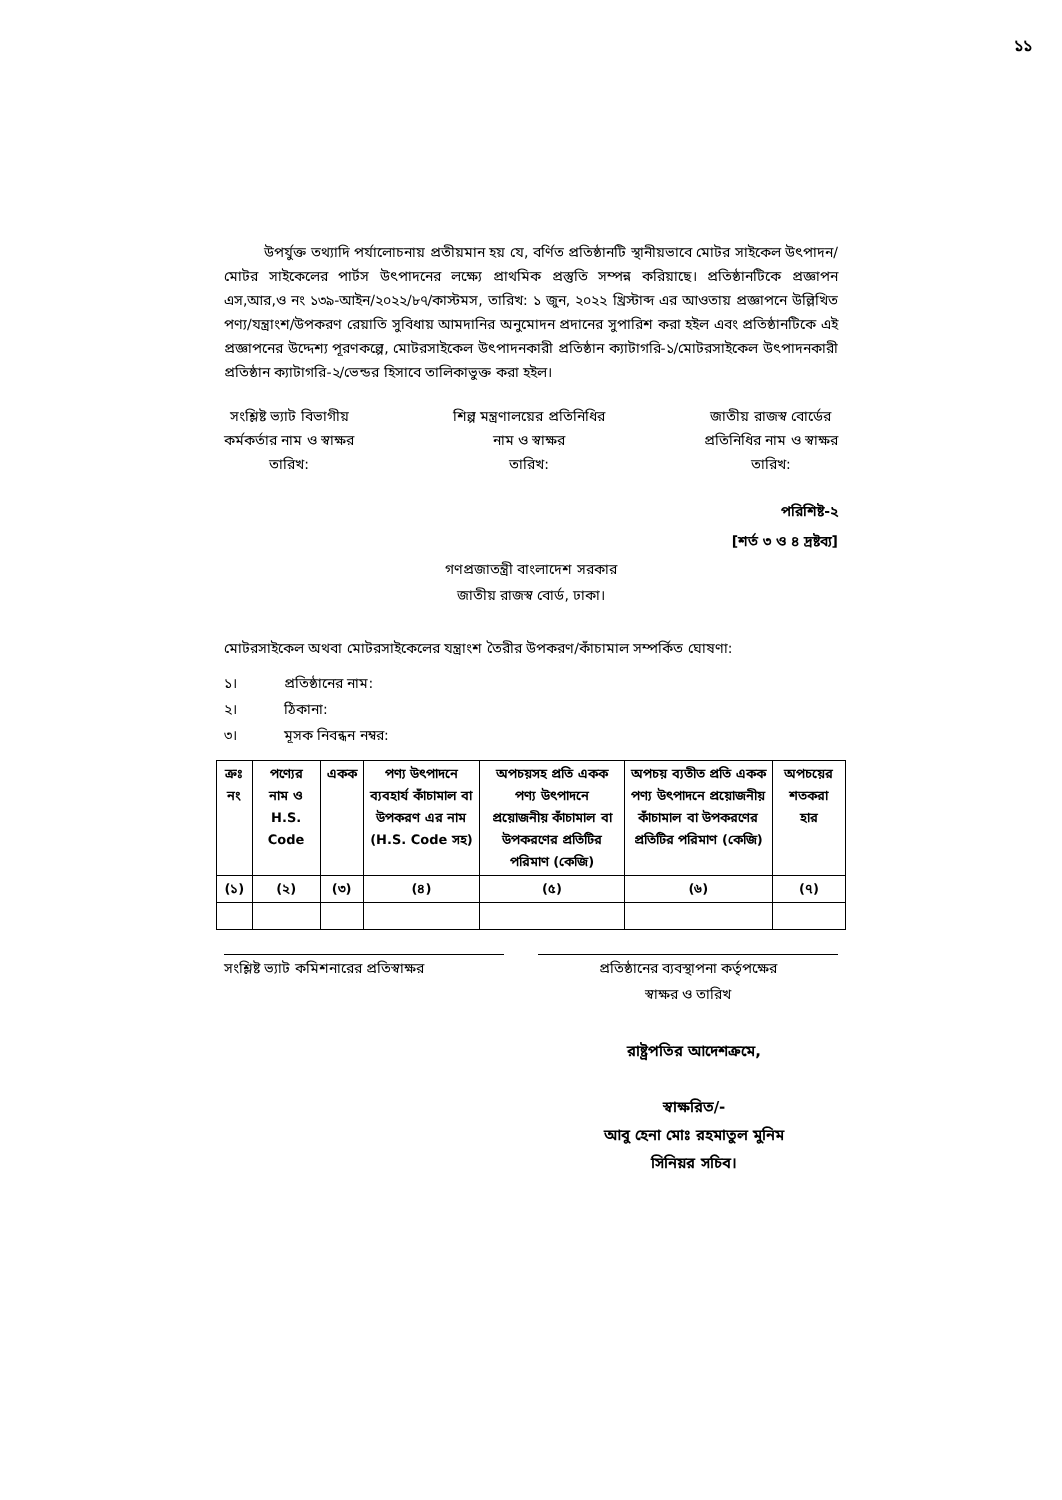১১
উপর্যুক্ত তথ্যাদি পর্যালোচনায় প্রতীয়মান হয় যে, বর্ণিত প্রতিষ্ঠানটি স্থানীয়ভাবে মোটর সাইকেল উৎপাদন/মোটর সাইকেলের পার্টস উৎপাদনের লক্ষ্যে প্রাথমিক প্রস্তুতি সম্পন্ন করিয়াছে। প্রতিষ্ঠানটিকে প্রজ্ঞাপন এস,আর,ও নং ১৩৯-আইন/২০২২/৮৭/কাস্টমস, তারিখ: ১ জুন, ২০২২ খ্রিস্টাব্দ এর আওতায় প্রজ্ঞাপনে উল্লিখিত পণ্য/যন্ত্রাংশ/উপকরণ রেয়াতি সুবিধায় আমদানির অনুমোদন প্রদানের সুপারিশ করা হইল এবং প্রতিষ্ঠানটিকে এই প্রজ্ঞাপনের উদ্দেশ্য পূরণকল্পে, মোটরসাইকেল উৎপাদনকারী প্রতিষ্ঠান ক্যাটাগরি-১/মোটরসাইকেল উৎপাদনকারী প্রতিষ্ঠান ক্যাটাগরি-২/ভেন্ডর হিসাবে তালিকাভুক্ত করা হইল।
সংশ্লিষ্ট ভ্যাট বিভাগীয়
কর্মকর্তার নাম ও স্বাক্ষর
তারিখ:
শিল্প মন্ত্রণালয়ের প্রতিনিধির
নাম ও স্বাক্ষর
তারিখ:
জাতীয় রাজস্ব বোর্ডের
প্রতিনিধির নাম ও স্বাক্ষর
তারিখ:
পরিশিষ্ট-২
[শর্ত ৩ ও ৪ দ্রষ্টব্য]
গণপ্রজাতন্ত্রী বাংলাদেশ সরকার
জাতীয় রাজস্ব বোর্ড, ঢাকা।
মোটরসাইকেল অথবা মোটরসাইকেলের যন্ত্রাংশ তৈরীর উপকরণ/কাঁচামাল সম্পর্কিত ঘোষণা:
১। প্রতিষ্ঠানের নাম:
২। ঠিকানা:
৩। মূসক নিবন্ধন নম্বর:
| ক্রঃ নং | পণ্যের নাম ও H.S. Code | একক | পণ্য উৎপাদনে ব্যবহার্য কাঁচামাল বা উপকরণ এর নাম (H.S. Code সহ) | অপচয়সহ প্রতি একক পণ্য উৎপাদনে প্রয়োজনীয় কাঁচামাল বা উপকরণের প্রতিটির পরিমাণ (কেজি) | অপচয় ব্যতীত প্রতি একক পণ্য উৎপাদনে প্রয়োজনীয় কাঁচামাল বা উপকরণের প্রতিটির পরিমাণ (কেজি) | অপচয়ের শতকরা হার |
| --- | --- | --- | --- | --- | --- | --- |
| (১) | (২) | (৩) | (৪) | (৫) | (৬) | (৭) |
সংশ্লিষ্ট ভ্যাট কমিশনারের প্রতিস্বাক্ষর
প্রতিষ্ঠানের ব্যবস্থাপনা কর্তৃপক্ষের
স্বাক্ষর ও তারিখ
রাষ্ট্রপতির আদেশক্রমে,
স্বাক্ষরিত/-
আবু হেনা মোঃ রহমাতুল মুনিম
সিনিয়র সচিব।